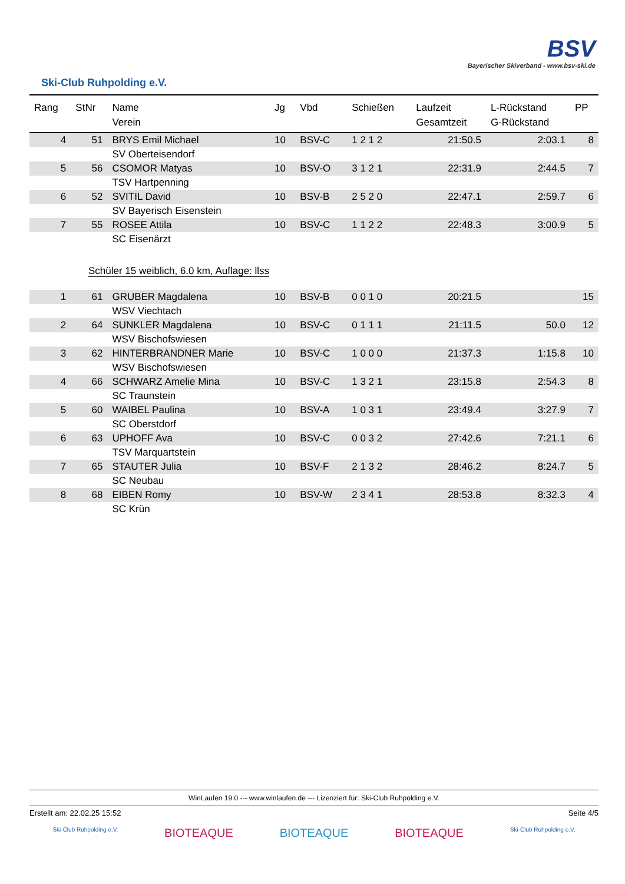Ski-Club Ruhpolding e.V.
BSV
Bayerischer Skiverband - www.bsv-ski.de
| Rang | StNr | Name Verein | Jg | Vbd | Schießen | Laufzeit Gesamtzeit | L-Rückstand G-Rückstand | PP |
| --- | --- | --- | --- | --- | --- | --- | --- | --- |
| 4 | 51 | BRYS Emil Michael | 10 | BSV-C | 1 2 1 2 | 21:50.5 | 2:03.1 | 8 |
| | | SV Oberteisendorf | | | | | | |
| 5 | 56 | CSOMOR Matyas | 10 | BSV-O | 3 1 2 1 | 22:31.9 | 2:44.5 | 7 |
| | | TSV Hartpenning | | | | | | |
| 6 | 52 | SVITIL David | 10 | BSV-B | 2 5 2 0 | 22:47.1 | 2:59.7 | 6 |
| | | SV Bayerisch Eisenstein | | | | | | |
| 7 | 55 | ROSEE Attila | 10 | BSV-C | 1 1 2 2 | 22:48.3 | 3:00.9 | 5 |
| | | SC Eisenärzt | | | | | | |
| Schüler 15 weiblich, 6.0 km, Auflage: llss | | | | | | | | |
| 1 | 61 | GRUBER Magdalena | 10 | BSV-B | 0 0 1 0 | 20:21.5 | | 15 |
| | | WSV Viechtach | | | | | | |
| 2 | 64 | SUNKLER Magdalena | 10 | BSV-C | 0 1 1 1 | 21:11.5 | 50.0 | 12 |
| | | WSV Bischofswiesen | | | | | | |
| 3 | 62 | HINTERBRANDNER Marie | 10 | BSV-C | 1 0 0 0 | 21:37.3 | 1:15.8 | 10 |
| | | WSV Bischofswiesen | | | | | | |
| 4 | 66 | SCHWARZ Amelie Mina | 10 | BSV-C | 1 3 2 1 | 23:15.8 | 2:54.3 | 8 |
| | | SC Traunstein | | | | | | |
| 5 | 60 | WAIBEL Paulina | 10 | BSV-A | 1 0 3 1 | 23:49.4 | 3:27.9 | 7 |
| | | SC Oberstdorf | | | | | | |
| 6 | 63 | UPHOFF Ava | 10 | BSV-C | 0 0 3 2 | 27:42.6 | 7:21.1 | 6 |
| | | TSV Marquartstein | | | | | | |
| 7 | 65 | STAUTER Julia | 10 | BSV-F | 2 1 3 2 | 28:46.2 | 8:24.7 | 5 |
| | | SC Neubau | | | | | | |
| 8 | 68 | EIBEN Romy | 10 | BSV-W | 2 3 4 1 | 28:53.8 | 8:32.3 | 4 |
| | | SC Krün | | | | | | |
WinLaufen 19.0 --- www.winlaufen.de --- Lizenziert für: Ski-Club Ruhpolding e.V.
Erstellt am: 22.02.25 15:52 Seite 4/5
Ski-Club Ruhpolding e.V. BIOTEAQUE BIOTEAQUE BIOTEAQUE Ski-Club Ruhpolding e.V.